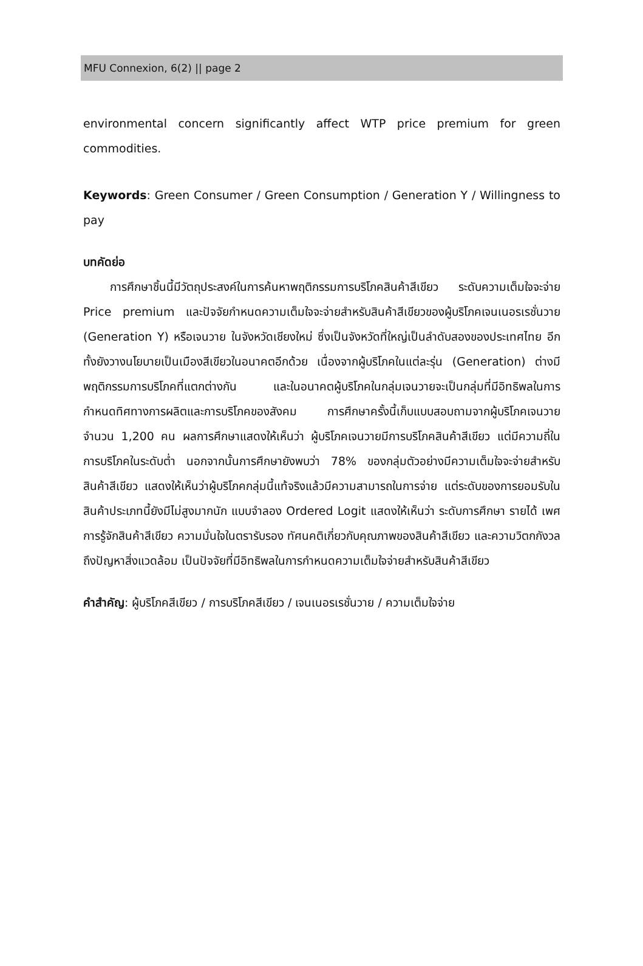MFU Connexion, 6(2) || page 2
environmental concern significantly affect WTP price premium for green commodities.
Keywords: Green Consumer / Green Consumption / Generation Y / Willingness to pay
บทคัดย่อ
การศึกษาชิ้นนี้มีวัตถุประสงค์ในการค้นหาพฤติกรรมการบริโภคสินค้าสีเขียว ระดับความเต็มใจจะจ่าย Price premium และปัจจัยกำหนดความเต็มใจจะจ่ายสำหรับสินค้าสีเขียวของผู้บริโภคเจนเนอรเรชั่นวาย (Generation Y) หรือเจนวาย ในจังหวัดเชียงใหม่ ซึ่งเป็นจังหวัดที่ใหญ่เป็นลำดับสองของประเทศไทย อีกทั้งยังวางนโยบายเป็นเมืองสีเขียวในอนาคตอีกด้วย เนื่องจากผู้บริโภคในแต่ละรุ่น (Generation) ต่างมีพฤติกรรมการบริโภคที่แตกต่างกัน และในอนาคตผู้บริโภคในกลุ่มเจนวายจะเป็นกลุ่มที่มีอิทธิพลในการกำหนดทิศทางการผลิตและการบริโภคของสังคม การศึกษาครั้งนี้เก็บแบบสอบถามจากผู้บริโภคเจนวายจำนวน 1,200 คน ผลการศึกษาแสดงให้เห็นว่า ผู้บริโภคเจนวายมีการบริโภคสินค้าสีเขียว แต่มีความถี่ในการบริโภคในระดับต่ำ นอกจากนั้นการศึกษายังพบว่า 78% ของกลุ่มตัวอย่างมีความเต็มใจจะจ่ายสำหรับสินค้าสีเขียว แสดงให้เห็นว่าผู้บริโภคกลุ่มนี้แท้จริงแล้วมีความสามารถในการจ่าย แต่ระดับของการยอมรับในสินค้าประเภทนี้ยังมีไม่สูงมากนัก แบบจำลอง Ordered Logit แสดงให้เห็นว่า ระดับการศึกษา รายได้ เพศ การรู้จักสินค้าสีเขียว ความมั่นใจในตรารับรอง ทัศนคติเกี่ยวกับคุณภาพของสินค้าสีเขียว และความวิตกกังวลถึงปัญหาสิ่งแวดล้อม เป็นปัจจัยที่มีอิทธิพลในการกำหนดความเต็มใจจ่ายสำหรับสินค้าสีเขียว
คำสำคัญ: ผู้บริโภคสีเขียว / การบริโภคสีเขียว / เจนเนอรเรชั่นวาย / ความเต็มใจจ่าย